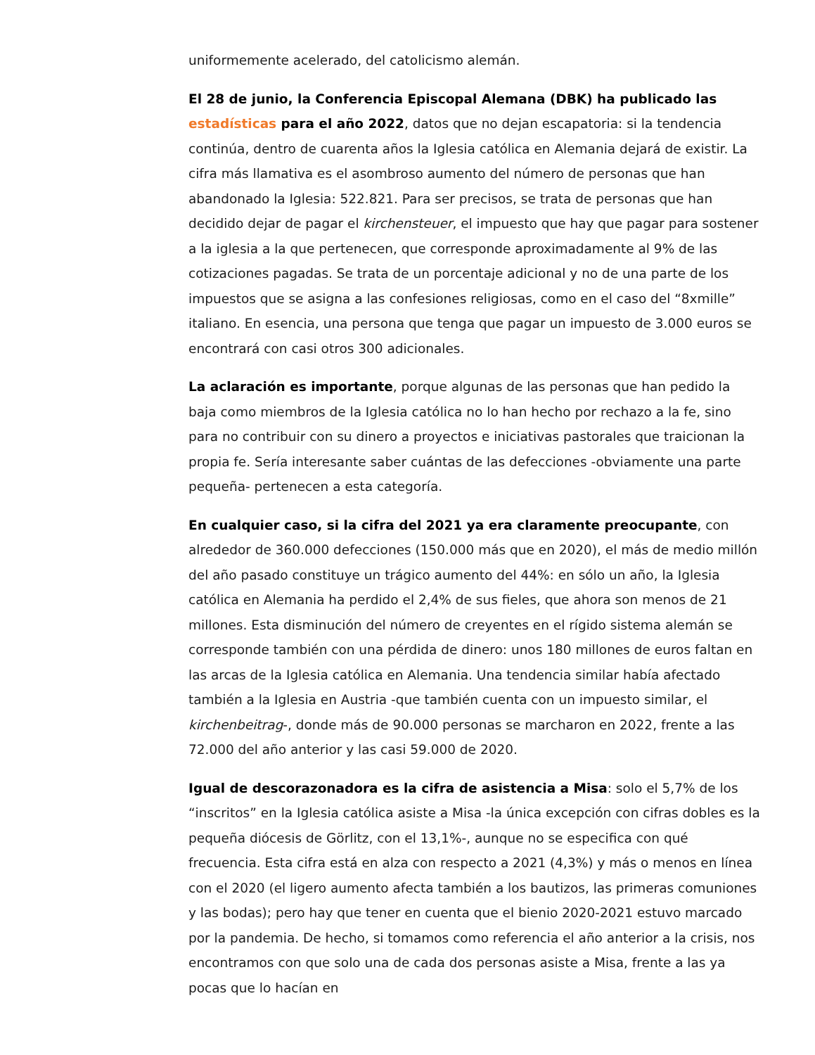uniformemente acelerado, del catolicismo alemán.
El 28 de junio, la Conferencia Episcopal Alemana (DBK) ha publicado las estadísticas para el año 2022, datos que no dejan escapatoria: si la tendencia continúa, dentro de cuarenta años la Iglesia católica en Alemania dejará de existir. La cifra más llamativa es el asombroso aumento del número de personas que han abandonado la Iglesia: 522.821. Para ser precisos, se trata de personas que han decidido dejar de pagar el kirchensteuer, el impuesto que hay que pagar para sostener a la iglesia a la que pertenecen, que corresponde aproximadamente al 9% de las cotizaciones pagadas. Se trata de un porcentaje adicional y no de una parte de los impuestos que se asigna a las confesiones religiosas, como en el caso del “8xmille” italiano. En esencia, una persona que tenga que pagar un impuesto de 3.000 euros se encontrará con casi otros 300 adicionales.
La aclaración es importante, porque algunas de las personas que han pedido la baja como miembros de la Iglesia católica no lo han hecho por rechazo a la fe, sino para no contribuir con su dinero a proyectos e iniciativas pastorales que traicionan la propia fe. Sería interesante saber cuántas de las defecciones -obviamente una parte pequeña- pertenecen a esta categoría.
En cualquier caso, si la cifra del 2021 ya era claramente preocupante, con alrededor de 360.000 defecciones (150.000 más que en 2020), el más de medio millón del año pasado constituye un trágico aumento del 44%: en sólo un año, la Iglesia católica en Alemania ha perdido el 2,4% de sus fieles, que ahora son menos de 21 millones. Esta disminución del número de creyentes en el rígido sistema alemán se corresponde también con una pérdida de dinero: unos 180 millones de euros faltan en las arcas de la Iglesia católica en Alemania. Una tendencia similar había afectado también a la Iglesia en Austria -que también cuenta con un impuesto similar, el kirchenbeitrag-, donde más de 90.000 personas se marcharon en 2022, frente a las 72.000 del año anterior y las casi 59.000 de 2020.
Igual de descorazonadora es la cifra de asistencia a Misa: solo el 5,7% de los “inscritos” en la Iglesia católica asiste a Misa -la única excepción con cifras dobles es la pequeña diócesis de Görlitz, con el 13,1%-, aunque no se especifica con qué frecuencia. Esta cifra está en alza con respecto a 2021 (4,3%) y más o menos en línea con el 2020 (el ligero aumento afecta también a los bautizos, las primeras comuniones y las bodas); pero hay que tener en cuenta que el bienio 2020-2021 estuvo marcado por la pandemia. De hecho, si tomamos como referencia el año anterior a la crisis, nos encontramos con que solo una de cada dos personas asiste a Misa, frente a las ya pocas que lo hacían en